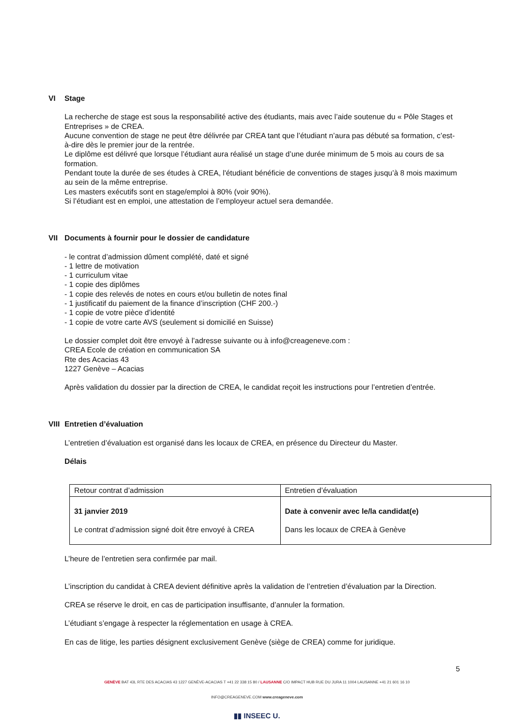VI Stage
La recherche de stage est sous la responsabilité active des étudiants, mais avec l’aide soutenue du « Pôle Stages et Entreprises » de CREA.
Aucune convention de stage ne peut être délivrée par CREA tant que l’étudiant n’aura pas débuté sa formation, c’est-à-dire dès le premier jour de la rentrée.
Le diplôme est délivré que lorsque l’étudiant aura réalisé un stage d’une durée minimum de 5 mois au cours de sa formation.
Pendant toute la durée de ses études à CREA, l'étudiant bénéficie de conventions de stages jusqu’à 8 mois maximum au sein de la même entreprise.
Les masters exécutifs sont en stage/emploi à 80% (voir 90%).
Si l’étudiant est en emploi, une attestation de l’employeur actuel sera demandée.
VII Documents à fournir pour le dossier de candidature
- le contrat d’admission dûment complété, daté et signé
- 1 lettre de motivation
- 1 curriculum vitae
- 1 copie des diplômes
- 1 copie des relevés de notes en cours et/ou bulletin de notes final
- 1 justificatif du paiement de la finance d’inscription (CHF 200.-)
- 1 copie de votre pièce d’identité
- 1 copie de votre carte AVS (seulement si domicilié en Suisse)
Le dossier complet doit être envoyé à l’adresse suivante ou à info@creageneve.com :
CREA Ecole de création en communication SA
Rte des Acacias 43
1227 Genève – Acacias
Après validation du dossier par la direction de CREA, le candidat reçoit les instructions pour l’entretien d’entrée.
VIII Entretien d’évaluation
L’entretien d’évaluation est organisé dans les locaux de CREA, en présence du Directeur du Master.
Délais
| Retour contrat d’admission | Entretien d’évaluation |
| 31 janvier 2019 Le contrat d’admission signé doit être envoyé à CREA | Date à convenir avec le/la candidat(e) Dans les locaux de CREA à Genève |
L’heure de l’entretien sera confirmée par mail.
L’inscription du candidat à CREA devient définitive après la validation de l’entretien d’évaluation par la Direction.
CREA se réserve le droit, en cas de participation insuffisante, d’annuler la formation.
L’étudiant s’engage à respecter la réglementation en usage à CREA.
En cas de litige, les parties désignent exclusivement Genève (siège de CREA) comme for juridique.
5
GENÈVE BAT 43L RTE DES ACACIAS 43 1227 GENÈVE-ACACIAS T +41 22 338 15 80 / LAUSANNE C/O IMPACT HUB RUE DU JURA 11 1004 LAUSANNE +41 21 601 16 10
INFO@CREAGENEVE.COM www.creageneve.com
▮▮ INSEEC U.